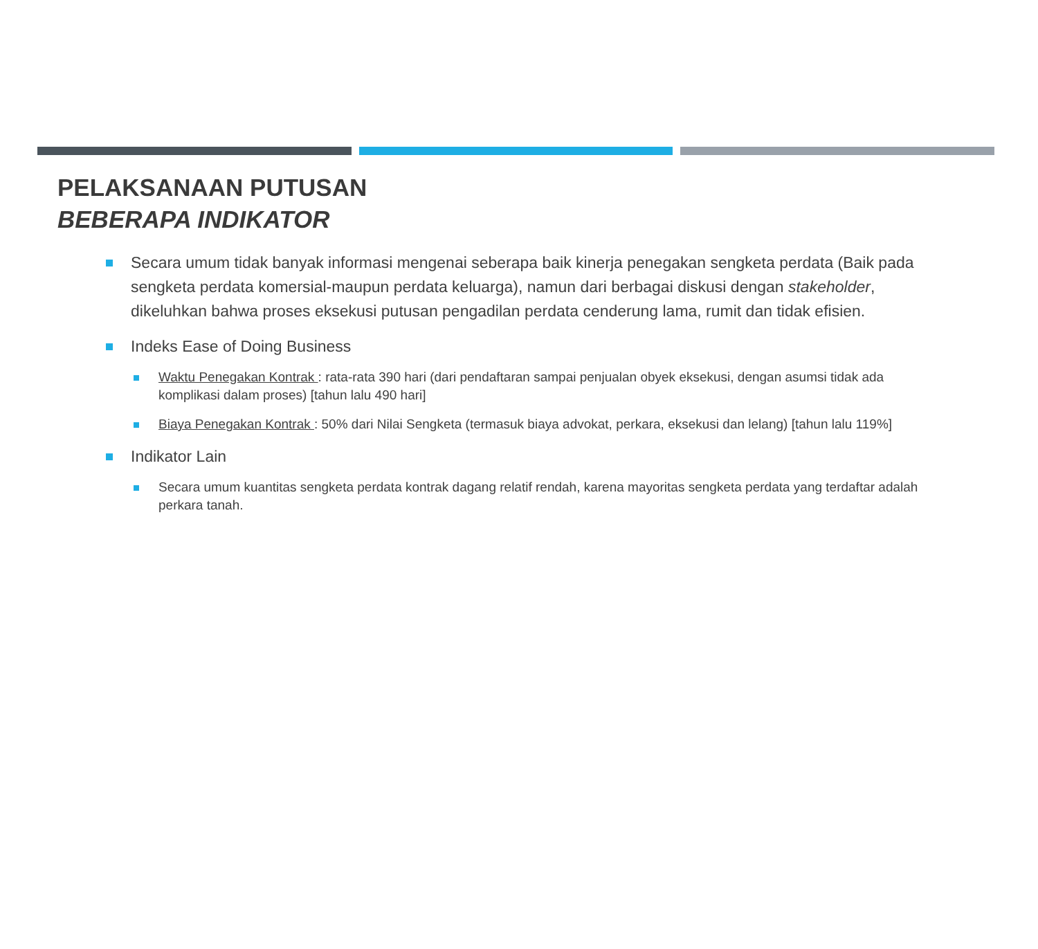PELAKSANAAN PUTUSAN
BEBERAPA INDIKATOR
Secara umum tidak banyak informasi mengenai seberapa baik kinerja penegakan sengketa perdata (Baik pada sengketa perdata komersial-maupun perdata keluarga), namun dari berbagai diskusi dengan stakeholder, dikeluhkan bahwa proses eksekusi putusan pengadilan perdata cenderung lama, rumit dan tidak efisien.
Indeks Ease of Doing Business
Waktu Penegakan Kontrak : rata-rata 390 hari (dari pendaftaran sampai penjualan obyek eksekusi, dengan asumsi tidak ada komplikasi dalam proses) [tahun lalu 490 hari]
Biaya Penegakan Kontrak : 50% dari Nilai Sengketa (termasuk biaya advokat, perkara, eksekusi dan lelang) [tahun lalu 119%]
Indikator Lain
Secara umum kuantitas sengketa perdata kontrak dagang relatif rendah, karena mayoritas sengketa perdata yang terdaftar adalah perkara tanah.